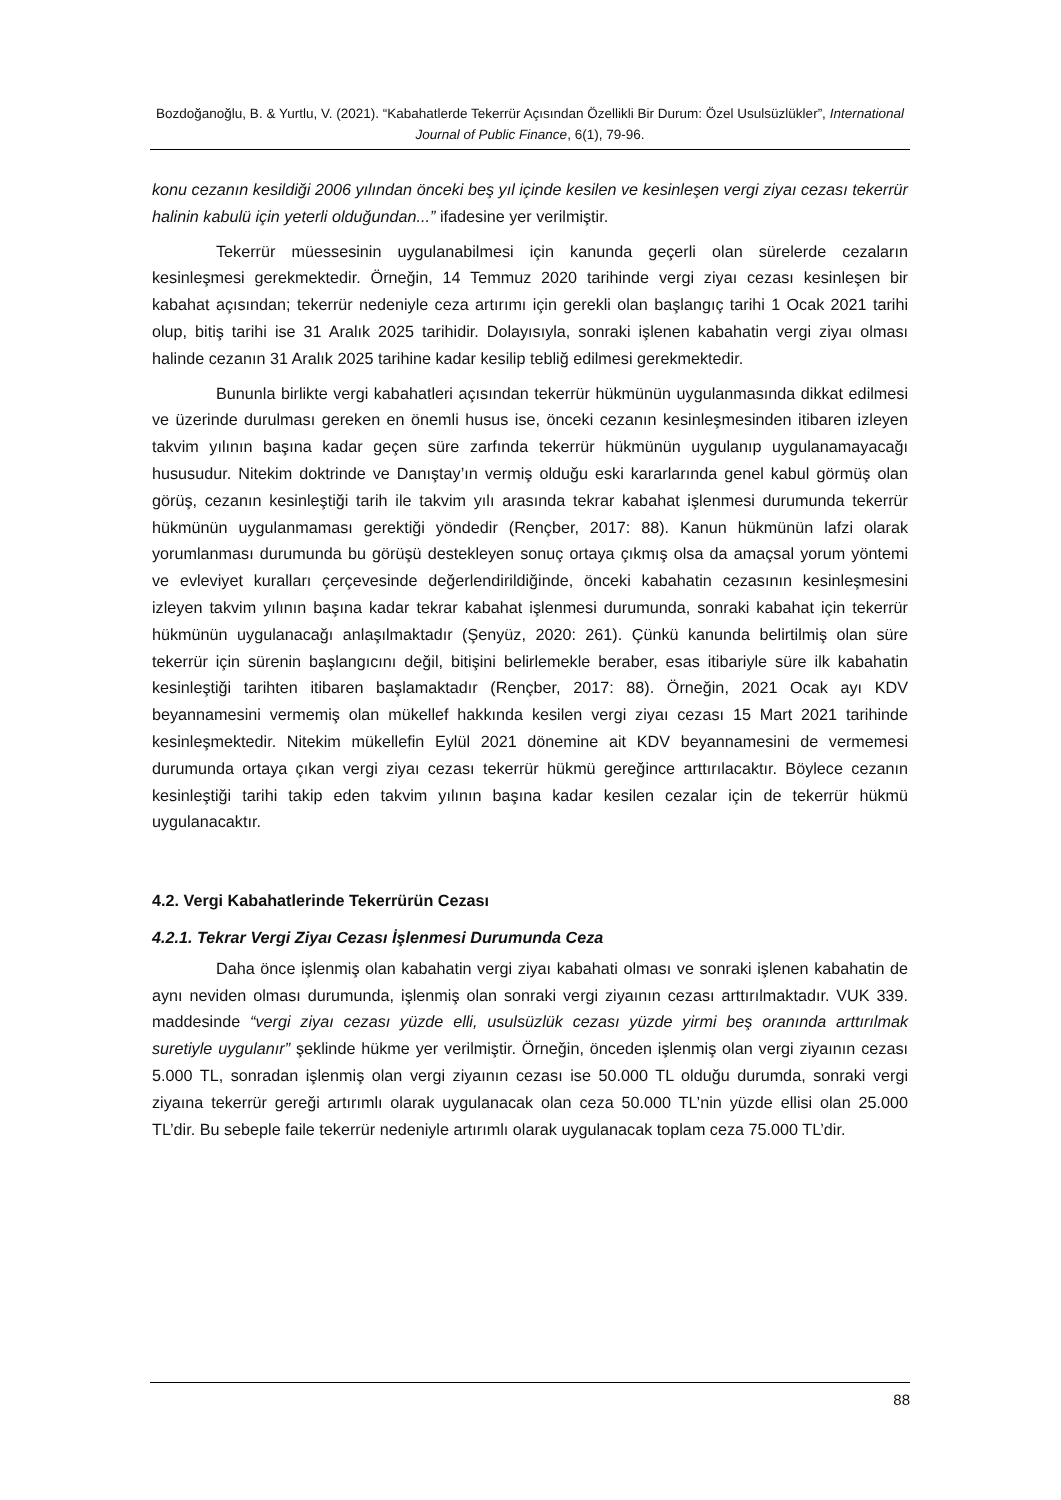Bozdoğanoğlu, B. & Yurtlu, V. (2021). “Kabahatlerde Tekerrür Açısından Özellikli Bir Durum: Özel Usulsüzlükler”, International Journal of Public Finance, 6(1), 79-96.
konu cezanın kesildiği 2006 yılından önceki beş yıl içinde kesilen ve kesinleşen vergi ziyaı cezası tekerrür halinin kabulü için yeterli olduğundan...” ifadesine yer verilmiştir.
Tekerrür müessesinin uygulanabilmesi için kanunda geçerli olan sürelerde cezaların kesinleşmesi gerekmektedir. Örneğin, 14 Temmuz 2020 tarihinde vergi ziyaı cezası kesinleşen bir kabahat açısından; tekerrür nedeniyle ceza artırımı için gerekli olan başlangıç tarihi 1 Ocak 2021 tarihi olup, bitiş tarihi ise 31 Aralık 2025 tarihidir. Dolayısıyla, sonraki işlenen kabahatin vergi ziyaı olması halinde cezanın 31 Aralık 2025 tarihine kadar kesilip tebliğ edilmesi gerekmektedir.
Bununla birlikte vergi kabahatleri açısından tekerrür hükmünün uygulanmasında dikkat edilmesi ve üzerinde durulması gereken en önemli husus ise, önceki cezanın kesinleşmesinden itibaren izleyen takvim yılının başına kadar geçen süre zarfında tekerrür hükmünün uygulanıp uygulanamayacağı hususudur. Nitekim doktrinde ve Danıştay’ın vermiş olduğu eski kararlarında genel kabul görmüş olan görüş, cezanın kesinleştiği tarih ile takvim yılı arasında tekrar kabahat işlenmesi durumunda tekerrür hükmünün uygulanmaması gerektiği yöndedir (Rençber, 2017: 88). Kanun hükmünün lafzi olarak yorumlanması durumunda bu görüşü destekleyen sonuç ortaya çıkmış olsa da amaçsal yorum yöntemi ve evleviyet kuralları çerçevesinde değerlendirildiğinde, önceki kabahatin cezasının kesinleşmesini izleyen takvim yılının başına kadar tekrar kabahat işlenmesi durumunda, sonraki kabahat için tekerrür hükmünün uygulanacağı anlaşılmaktadır (Şenyüz, 2020: 261). Çünkü kanunda belirtilmiş olan süre tekerrür için sürenin başlangıcını değil, bitişini belirlemekle beraber, esas itibariyle süre ilk kabahatin kesinleştiği tarihten itibaren başlamaktadır (Rençber, 2017: 88). Örneğin, 2021 Ocak ayı KDV beyannamesini vermemiş olan mükellef hakkında kesilen vergi ziyaı cezası 15 Mart 2021 tarihinde kesinleşmektedir. Nitekim mükellefin Eylül 2021 dönemine ait KDV beyannamesini de vermemesi durumunda ortaya çıkan vergi ziyaı cezası tekerrür hükmü gereğince arttırılacaktır. Böylece cezanın kesinleştiği tarihi takip eden takvim yılının başına kadar kesilen cezalar için de tekerrür hükmü uygulanacaktır.
4.2. Vergi Kabahatlerinde Tekerrürün Cezası
4.2.1. Tekrar Vergi Ziyaı Cezası İşlenmesi Durumunda Ceza
Daha önce işlenmiş olan kabahatin vergi ziyaı kabahati olması ve sonraki işlenen kabahatin de aynı neviden olması durumunda, işlenmiş olan sonraki vergi ziyaının cezası arttırılmaktadır. VUK 339. maddesinde “vergi ziyaı cezası yüzde elli, usulsüzlük cezası yüzde yirmi beş oranında arttırılmak suretiyle uygulanır” şeklinde hükme yer verilmiştir. Örneğin, önceden işlenmiş olan vergi ziyaının cezası 5.000 TL, sonradan işlenmiş olan vergi ziyaının cezası ise 50.000 TL olduğu durumda, sonraki vergi ziyaına tekerrür gereği artırımlı olarak uygulanacak olan ceza 50.000 TL’nin yüzde ellisi olan 25.000 TL’dir. Bu sebeple faile tekerrür nedeniyle artırımlı olarak uygulanacak toplam ceza 75.000 TL’dir.
88